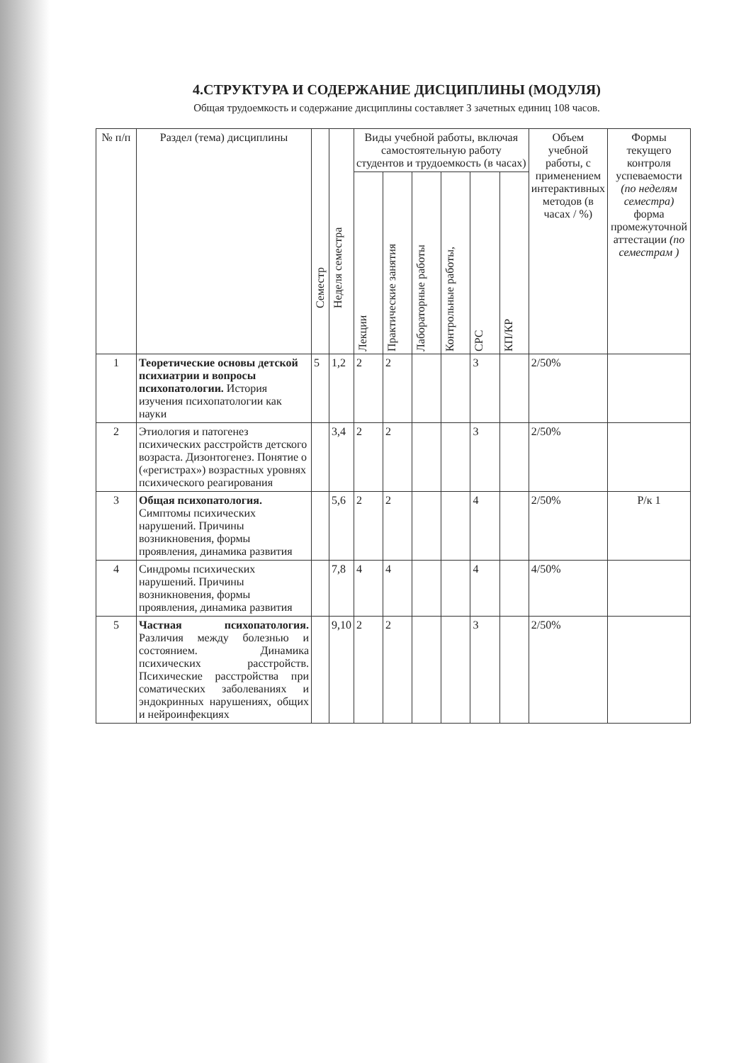4.СТРУКТУРА И СОДЕРЖАНИЕ ДИСЦИПЛИНЫ (МОДУЛЯ)
Общая трудоемкость и содержание дисциплины составляет 3 зачетных единиц 108 часов.
| № п/п | Раздел (тема) дисциплины | Семестр | Неделя семестра | Виды учебной работы, включая самостоятельную работу студентов и трудоемкость (в часах) | | | | | | Объем учебной работы, с применением интерактивных методов (в часах / %) | Формы текущего контроля успеваемости (по неделям семестра) форма промежуточной аттестации (по семестрам ) |
| --- | --- | --- | --- | --- | --- | --- | --- | --- | --- | --- | --- |
| | | | | Лекции | Практические занятия | Лабораторные работы | Контрольные работы, | СРС | КП/КР | | |
| 1 | Теоретические основы детской психиатрии и вопросы психопатологии. История изучения психопатологии как науки | 5 | 1,2 | 2 | 2 | | | 3 | | 2/50% | |
| 2 | Этиология и патогенез психических расстройств детского возраста. Дизонтогенез. Понятие о («регистрах») возрастных уровнях психического реагирования | | 3,4 | 2 | 2 | | | 3 | | 2/50% | |
| 3 | Общая психопатология. Симптомы психических нарушений. Причины возникновения, формы проявления, динамика развития | | 5,6 | 2 | 2 | | | 4 | | 2/50% | Р/к 1 |
| 4 | Синдромы психических нарушений. Причины возникновения, формы проявления, динамика развития | | 7,8 | 4 | 4 | | | 4 | | 4/50% | |
| 5 | Частная психопатология. Различия между болезнью и состоянием. Динамика психических расстройств. Психические расстройства при соматических заболеваниях и эндокринных нарушениях, общих и нейроинфекциях | | 9,10 | 2 | 2 | | | 3 | | 2/50% | |